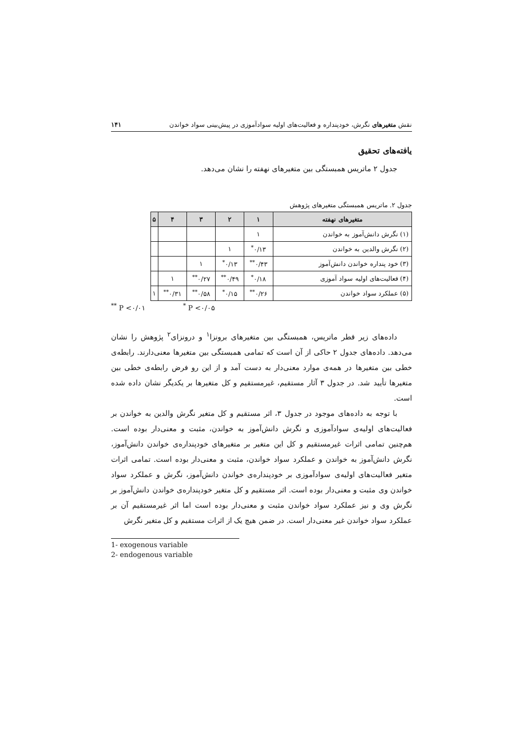نقش متغیرهای نگرش، خودپنداره و فعالیت‌های اولیه سوادآموزی در پیش‌بینی سواد خواندن ۱۴۱
یافته‌های تحقیق
جدول ۲ ماتریس همبستگی بین متغیرهای نهفته را نشان می‌دهد.
جدول ۲. ماتریس همبستگی متغیرهای پژوهش
| متغیرهای نهفته | ۱ | ۲ | ۳ | ۴ | ۵ |
| --- | --- | --- | --- | --- | --- |
| (۱) نگرش دانش‌آموز به خواندن | ۱ | | | | |
| (۲) نگرش والدین به خواندن | ۰/۱۳<sup>*</sup> | ۱ | | | |
| (۳) خود پنداره خواندن دانش‌آموز | ۰/۴۳<sup>**</sup> | ۰/۱۳<sup>*</sup> | ۱ | | |
| (۴) فعالیت‌های اولیه سواد آموزی | ۰/۱۸<sup>*</sup> | ۰/۴۹<sup>**</sup> | ۰/۲۷<sup>**</sup> | ۱ | |
| (۵) عملکرد سواد خواندن | ۰/۲۶<sup>**</sup> | ۰/۱۵<sup>*</sup> | ۰/۵۸<sup>**</sup> | ۰/۳۱<sup>**</sup> | ۱ |
<sup>**</sup> P <۰/۰۱ <sup>*</sup> P <۰/۰۵
داده‌های زیر قطر ماتریس، همبستگی بین متغیرهای برونزا<sup>۱</sup> و درونزای<sup>۲</sup> پژوهش را نشان می‌دهد. داده‌های جدول ۲ حاکی از آن است که تمامی همبستگی بین متغیرها معنی‌دارند. رابطه‌ی خطی بین متغیرها در همه‌ی موارد معنی‌دار به دست آمد و از این رو فرض رابطه‌ی خطی بین متغیرها تأیید شد. در جدول ۳ آثار مستقیم، غیرمستقیم و کل متغیرها بر یکدیگر نشان داده شده است.
با توجه به داده‌های موجود در جدول ۳، اثر مستقیم و کل متغیر نگرش والدین به خواندن بر فعالیت‌های اولیه‌ی سوادآموزی و نگرش دانش‌آموز به خواندن، مثبت و معنی‌دار بوده است. هم‌چنین تمامی اثرات غیرمستقیم و کل این متغیر بر متغیرهای خودپنداره‌ی خواندن دانش‌آموز، نگرش دانش‌آموز به خواندن و عملکرد سواد خواندن، مثبت و معنی‌دار بوده است. تمامی اثرات متغیر فعالیت‌های اولیه‌ی سوادآموزی بر خودپنداره‌ی خواندن دانش‌آموز، نگرش و عملکرد سواد خواندن وی مثبت و معنی‌دار بوده است. اثر مستقیم و کل متغیر خودپنداره‌ی خواندن دانش‌آموز بر نگرش وی و نیز عملکرد سواد خواندن مثبت و معنی‌دار بوده است اما اثر غیرمستقیم آن بر عملکرد سواد خواندن غیر معنی‌دار است. در ضمن هیچ یک از اثرات مستقیم و کل متغیر نگرش
1- exogenous variable
2- endogenous variable